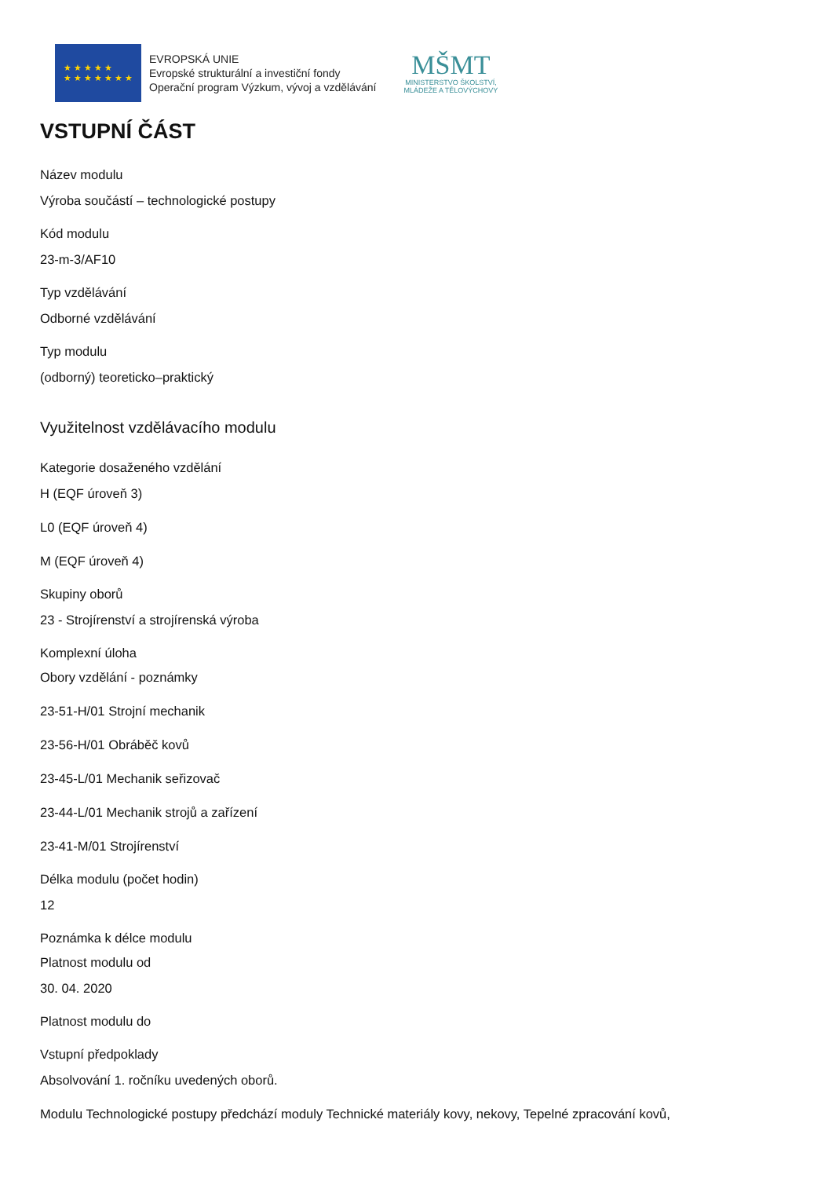★ ★ ★ ★ ★
★ ★ ★ ★ ★ ★ ★
EVROPSKÁ UNIE
Evropské strukturální a investiční fondy
Operační program Výzkum, vývoj a vzdělávání
MŠMT
MINISTERSTVO ŠKOLSTVÍ,
MLÁDEŽE A TĚLOVÝCHOVY
VSTUPNÍ ČÁST
Název modulu
Výroba součástí – technologické postupy
Kód modulu
23-m-3/AF10
Typ vzdělávání
Odborné vzdělávání
Typ modulu
(odborný) teoreticko–praktický
Využitelnost vzdělávacího modulu
Kategorie dosaženého vzdělání
H (EQF úroveň 3)
L0 (EQF úroveň 4)
M (EQF úroveň 4)
Skupiny oborů
23 - Strojírenství a strojírenská výroba
Komplexní úloha
Obory vzdělání - poznámky
23-51-H/01 Strojní mechanik
23-56-H/01 Obráběč kovů
23-45-L/01 Mechanik seřizovač
23-44-L/01 Mechanik strojů a zařízení
23-41-M/01 Strojírenství
Délka modulu (počet hodin)
12
Poznámka k délce modulu
Platnost modulu od
30. 04. 2020
Platnost modulu do
Vstupní předpoklady
Absolvování 1. ročníku uvedených oborů.
Modulu Technologické postupy předchází moduly Technické materiály kovy, nekovy, Tepelné zpracování kovů,